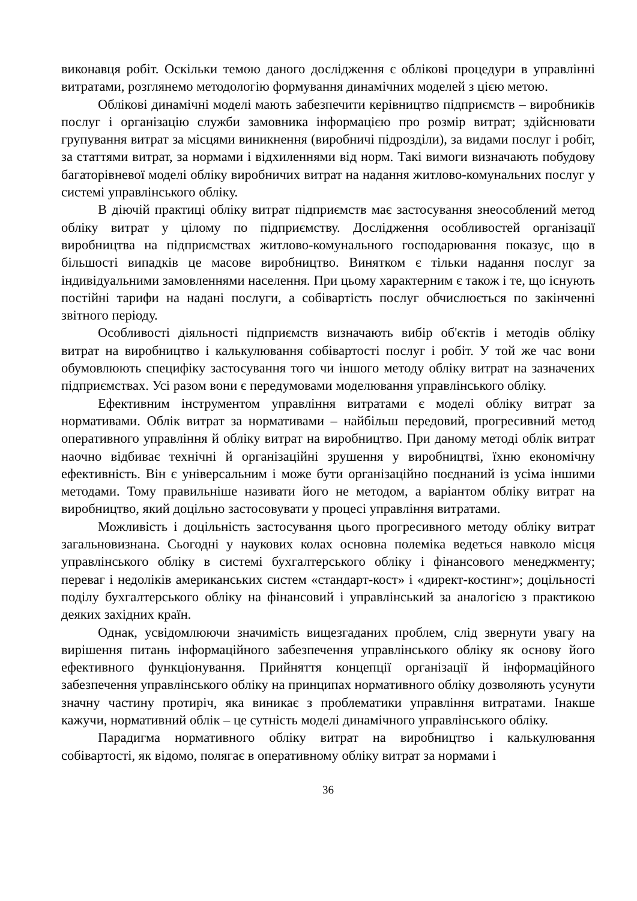виконавця робіт. Оскільки темою даного дослідження є облікові процедури в управлінні витратами, розглянемо методологію формування динамічних моделей з цією метою.
Облікові динамічні моделі мають забезпечити керівництво підприємств – виробників послуг і організацію служби замовника інформацією про розмір витрат; здійснювати групування витрат за місцями виникнення (виробничі підрозділи), за видами послуг і робіт, за статтями витрат, за нормами і відхиленнями від норм. Такі вимоги визначають побудову багаторівневої моделі обліку виробничих витрат на надання житлово-комунальних послуг у системі управлінського обліку.
В діючій практиці обліку витрат підприємств має застосування знеособлений метод обліку витрат у цілому по підприємству. Дослідження особливостей організації виробництва на підприємствах житлово-комунального господарювання показує, що в більшості випадків це масове виробництво. Винятком є тільки надання послуг за індивідуальними замовленнями населення. При цьому характерним є також і те, що існують постійні тарифи на надані послуги, а собівартість послуг обчислюється по закінченні звітного періоду.
Особливості діяльності підприємств визначають вибір об'єктів і методів обліку витрат на виробництво і калькулювання собівартості послуг і робіт. У той же час вони обумовлюють специфіку застосування того чи іншого методу обліку витрат на зазначених підприємствах. Усі разом вони є передумовами моделювання управлінського обліку.
Ефективним інструментом управління витратами є моделі обліку витрат за нормативами. Облік витрат за нормативами – найбільш передовий, прогресивний метод оперативного управління й обліку витрат на виробництво. При даному методі облік витрат наочно відбиває технічні й організаційні зрушення у виробництві, їхню економічну ефективність. Він є універсальним і може бути організаційно поєднаний із усіма іншими методами. Тому правильніше називати його не методом, а варіантом обліку витрат на виробництво, який доцільно застосовувати у процесі управління витратами.
Можливість і доцільність застосування цього прогресивного методу обліку витрат загальновизнана. Сьогодні у наукових колах основна полеміка ведеться навколо місця управлінського обліку в системі бухгалтерського обліку і фінансового менеджменту; переваг і недоліків американських систем «стандарт-кост» і «директ-костинг»; доцільності поділу бухгалтерського обліку на фінансовий і управлінський за аналогією з практикою деяких західних країн.
Однак, усвідомлюючи значимість вищезгаданих проблем, слід звернути увагу на вирішення питань інформаційного забезпечення управлінського обліку як основу його ефективного функціонування. Прийняття концепції організації й інформаційного забезпечення управлінського обліку на принципах нормативного обліку дозволяють усунути значну частину протиріч, яка виникає з проблематики управління витратами. Інакше кажучи, нормативний облік – це сутність моделі динамічного управлінського обліку.
Парадигма нормативного обліку витрат на виробництво і калькулювання собівартості, як відомо, полягає в оперативному обліку витрат за нормами і
36